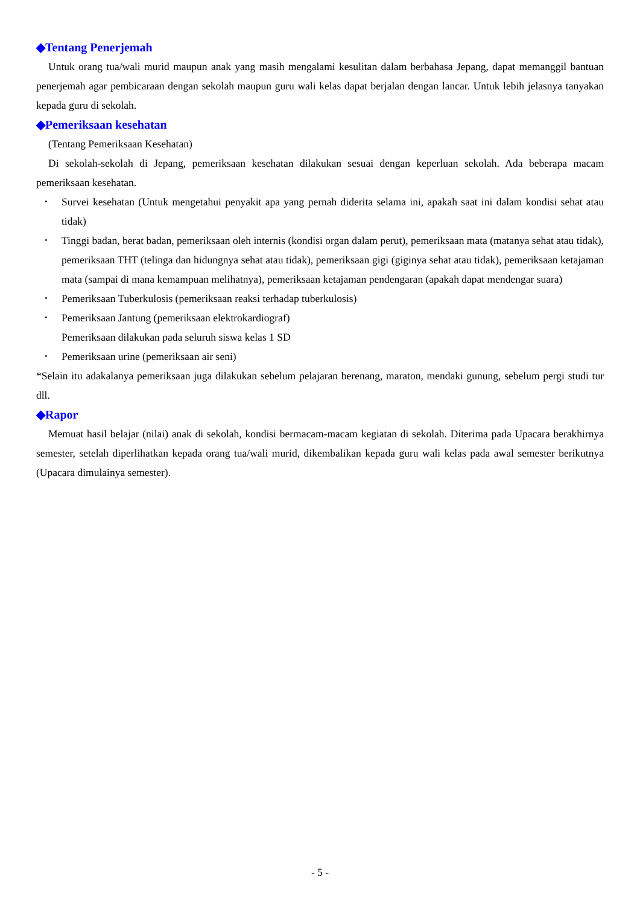◆Tentang Penerjemah
Untuk orang tua/wali murid maupun anak yang masih mengalami kesulitan dalam berbahasa Jepang, dapat memanggil bantuan penerjemah agar pembicaraan dengan sekolah maupun guru wali kelas dapat berjalan dengan lancar. Untuk lebih jelasnya tanyakan kepada guru di sekolah.
◆Pemeriksaan kesehatan
(Tentang Pemeriksaan Kesehatan)
Di sekolah-sekolah di Jepang, pemeriksaan kesehatan dilakukan sesuai dengan keperluan sekolah. Ada beberapa macam pemeriksaan kesehatan.
･ Survei kesehatan (Untuk mengetahui penyakit apa yang pernah diderita selama ini, apakah saat ini dalam kondisi sehat atau tidak)
･ Tinggi badan, berat badan, pemeriksaan oleh internis (kondisi organ dalam perut), pemeriksaan mata (matanya sehat atau tidak), pemeriksaan THT (telinga dan hidungnya sehat atau tidak), pemeriksaan gigi (giginya sehat atau tidak), pemeriksaan ketajaman mata (sampai di mana kemampuan melihatnya), pemeriksaan ketajaman pendengaran (apakah dapat mendengar suara)
･ Pemeriksaan Tuberkulosis (pemeriksaan reaksi terhadap tuberkulosis)
･ Pemeriksaan Jantung (pemeriksaan elektrokardiograf)
Pemeriksaan dilakukan pada seluruh siswa kelas 1 SD
･ Pemeriksaan urine (pemeriksaan air seni)
*Selain itu adakalanya pemeriksaan juga dilakukan sebelum pelajaran berenang, maraton, mendaki gunung, sebelum pergi studi tur dll.
◆Rapor
Memuat hasil belajar (nilai) anak di sekolah, kondisi bermacam-macam kegiatan di sekolah. Diterima pada Upacara berakhirnya semester, setelah diperlihatkan kepada orang tua/wali murid, dikembalikan kepada guru wali kelas pada awal semester berikutnya (Upacara dimulainya semester).
- 5 -